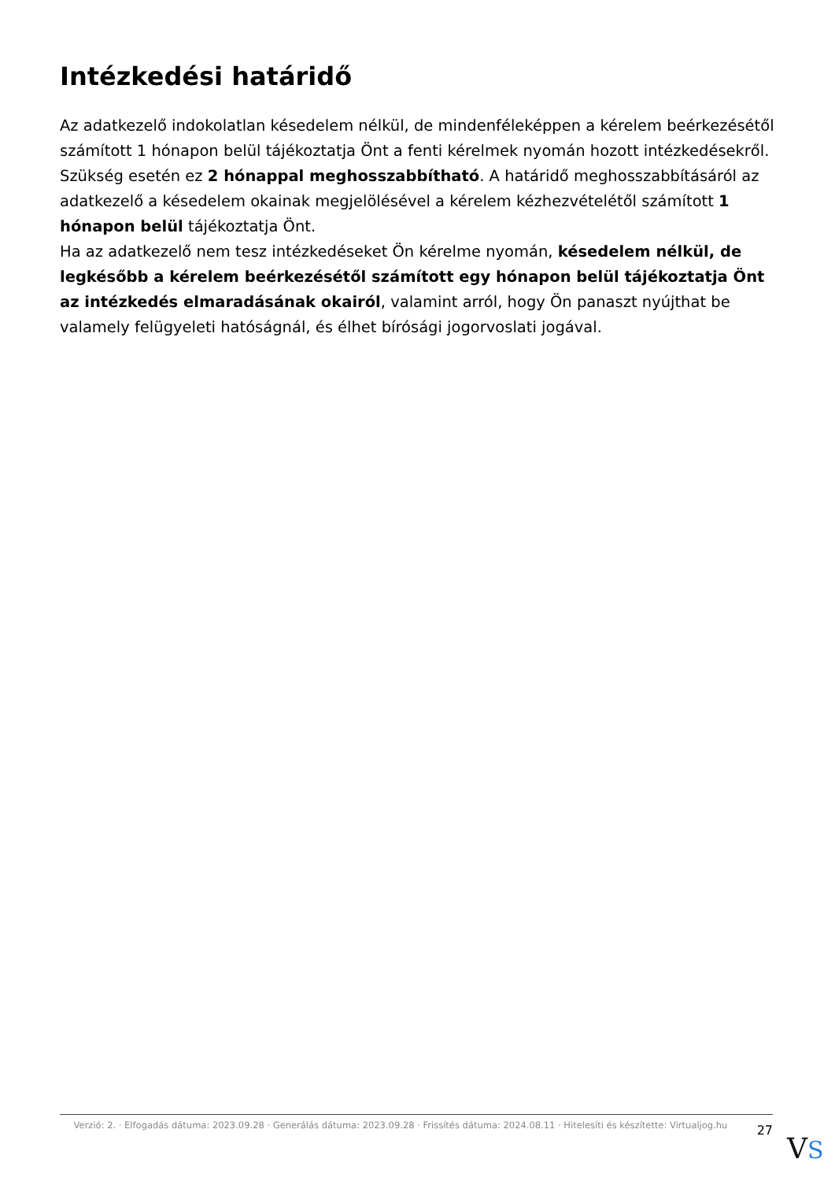Intézkedési határidő
Az adatkezelő indokolatlan késedelem nélkül, de mindenféleképpen a kérelem beérkezésétől számított 1 hónapon belül tájékoztatja Önt a fenti kérelmek nyomán hozott intézkedésekről.
Szükség esetén ez 2 hónappal meghosszabbítható. A határidő meghosszabbításáról az adatkezelő a késedelem okainak megjelölésével a kérelem kézhezvételétől számított 1 hónapon belül tájékoztatja Önt.
Ha az adatkezelő nem tesz intézkedéseket Ön kérelme nyomán, késedelem nélkül, de legkésőbb a kérelem beérkezésétől számított egy hónapon belül tájékoztatja Önt az intézkedés elmaradásának okairól, valamint arról, hogy Ön panaszt nyújthat be valamely felügyeleti hatóságnál, és élhet bírósági jogorvoslati jogával.
Verzió: 2. · Elfogadás dátuma: 2023.09.28 · Generálás dátuma: 2023.09.28 · Frissítés dátuma: 2024.08.11 · Hitelesíti és készítette: Virtualjog.hu
27
VS